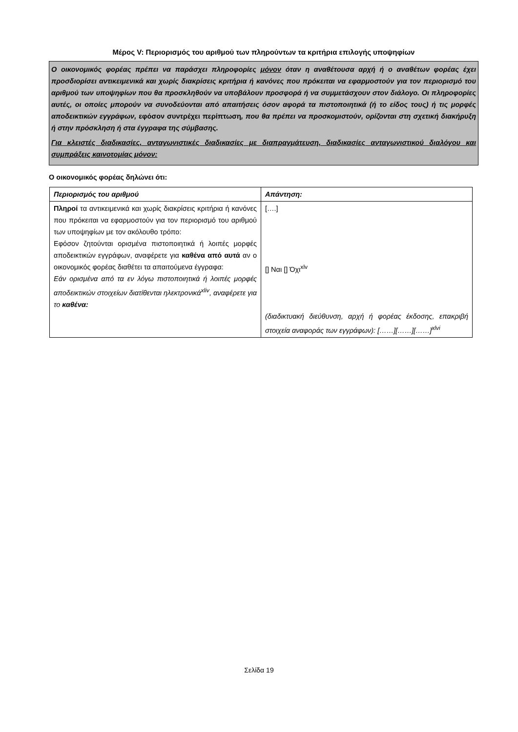Μέρος V: Περιορισμός του αριθμού των πληρούντων τα κριτήρια επιλογής υποψηφίων
Ο οικονομικός φορέας πρέπει να παράσχει πληροφορίες μόνον όταν η αναθέτουσα αρχή ή ο αναθέτων φορέας έχει προσδιορίσει αντικειμενικά και χωρίς διακρίσεις κριτήρια ή κανόνες που πρόκειται να εφαρμοστούν για τον περιορισμό του αριθμού των υποψηφίων που θα προσκληθούν να υποβάλουν προσφορά ή να συμμετάσχουν στον διάλογο. Οι πληροφορίες αυτές, οι οποίες μπορούν να συνοδεύονται από απαιτήσεις όσον αφορά τα πιστοποιητικά (ή το είδος τους) ή τις μορφές αποδεικτικών εγγράφων, εφόσον συντρέχει περίπτωση, που θα πρέπει να προσκομιστούν, ορίζονται στη σχετική διακήρυξη ή στην πρόσκληση ή στα έγγραφα της σύμβασης.
Για κλειστές διαδικασίες, ανταγωνιστικές διαδικασίες με διαπραγμάτευση, διαδικασίες ανταγωνιστικού διαλόγου και συμπράξεις καινοτομίας μόνον:
Ο οικονομικός φορέας δηλώνει ότι:
| Περιορισμός του αριθμού | Απάντηση: |
| --- | --- |
| Πληροί τα αντικειμενικά και χωρίς διακρίσεις κριτήρια ή κανόνες που πρόκειται να εφαρμοστούν για τον περιορισμό του αριθμού των υποψηφίων με τον ακόλουθο τρόπο: Εφόσον ζητούνται ορισμένα πιστοποιητικά ή λοιπές μορφές αποδεικτικών εγγράφων, αναφέρετε για καθένα από αυτά αν ο οικονομικός φορέας διαθέτει τα απαιτούμενα έγγραφα: Εάν ορισμένα από τα εν λόγω πιστοποιητικά ή λοιπές μορφές αποδεικτικών στοιχείων διατίθενται ηλεκτρονικά<sup>xliv</sup>, αναφέρετε για το καθένα: | [….] [] Ναι [] Όχι<sup>xlv</sup> (διαδικτυακή διεύθυνση, αρχή ή φορέας έκδοσης, επακριβή στοιχεία αναφοράς των εγγράφων): [……][……][……]<sup>xlvi</sup> |
Σελίδα 19